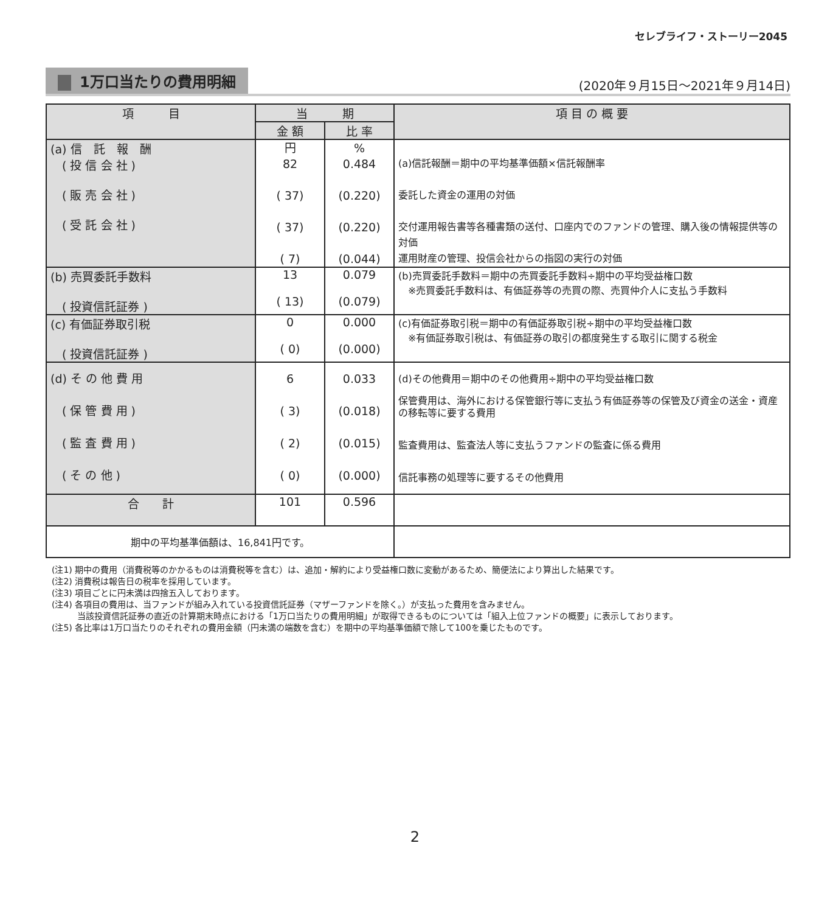セレブライフ・ストーリー2045
1万口当たりの費用明細
(2020年９月15日～2021年９月14日)
| 項 目 | 当 期 | | 項 目 の 概 要 |
| --- | --- | --- | --- |
| | 金 額 | 比 率 | |
| (a) 信 託 報 酬 ( 投 信 会 社 ) ( 販 売 会 社 ) ( 受 託 会 社 ) | 円 82 ( 37) ( 37) ( 7) | % 0.484 (0.220) (0.220) (0.044) | (a)信託報酬＝期中の平均基準価額×信託報酬率 委託した資金の運用の対価 交付運用報告書等各種書類の送付、口座内でのファンドの管理、購入後の情報提供等の対価 運用財産の管理、投信会社からの指図の実行の対価 |
| (b) 売買委託手数料 ( 投資信託証券 ) | 13 ( 13) | 0.079 (0.079) | (b)売買委託手数料＝期中の売買委託手数料÷期中の平均受益権口数 ※売買委託手数料は、有価証券等の売買の際、売買仲介人に支払う手数料 |
| (c) 有価証券取引税 ( 投資信託証券 ) | 0 ( 0) | 0.000 (0.000) | (c)有価証券取引税＝期中の有価証券取引税÷期中の平均受益権口数 ※有価証券取引税は、有価証券の取引の都度発生する取引に関する税金 |
| (d) そ の 他 費 用 ( 保 管 費 用 ) ( 監 査 費 用 ) ( そ の 他 ) | 6 ( 3) ( 2) ( 0) | 0.033 (0.018) (0.015) (0.000) | (d)その他費用＝期中のその他費用÷期中の平均受益権口数 保管費用は、海外における保管銀行等に支払う有価証券等の保管及び資金の送金・資産の移転等に要する費用 監査費用は、監査法人等に支払うファンドの監査に係る費用 信託事務の処理等に要するその他費用 |
| 合 計 | 101 | 0.596 | |
| 期中の平均基準価額は、16,841円です。 | | | |
(注1) 期中の費用（消費税等のかかるものは消費税等を含む）は、追加・解約により受益権口数に変動があるため、簡便法により算出した結果です。
(注2) 消費税は報告日の税率を採用しています。
(注3) 項目ごとに円未満は四捨五入しております。
(注4) 各項目の費用は、当ファンドが組み入れている投資信託証券（マザーファンドを除く。）が支払った費用を含みません。
　　　当該投資信託証券の直近の計算期末時点における「1万口当たりの費用明細」が取得できるものについては「組入上位ファンドの概要」に表示しております。
(注5) 各比率は1万口当たりのそれぞれの費用金額（円未満の端数を含む）を期中の平均基準価額で除して100を乗じたものです。
2